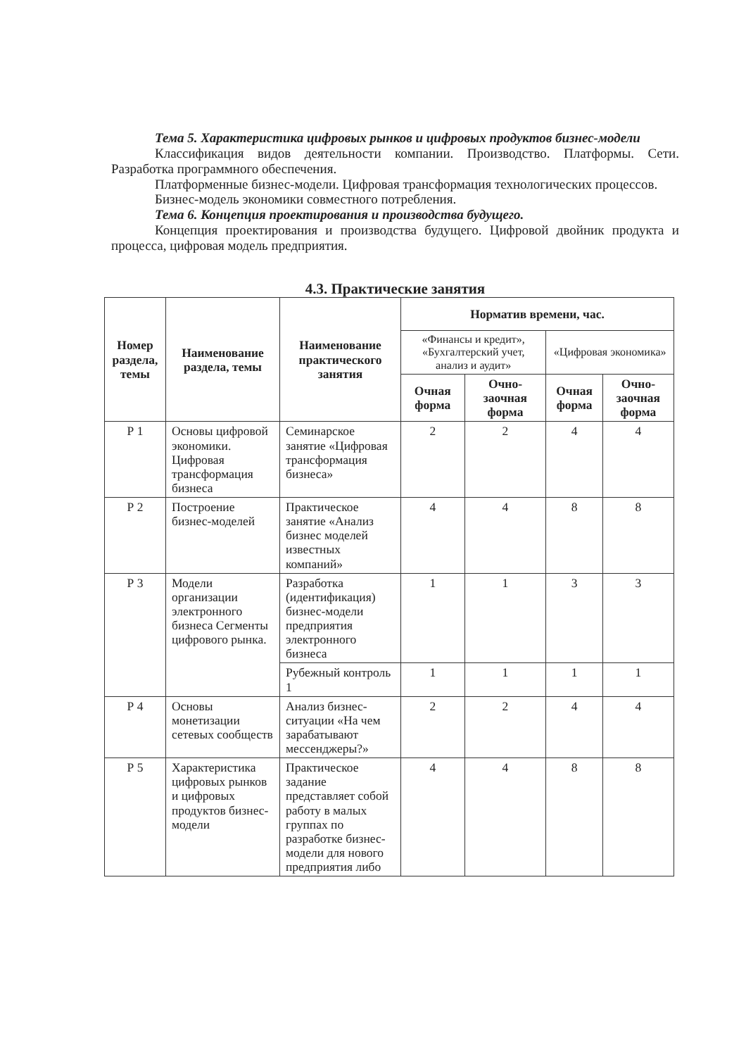Тема 5. Характеристика цифровых рынков и цифровых продуктов бизнес-модели
Классификация видов деятельности компании. Производство. Платформы. Сети. Разработка программного обеспечения.
Платформенные бизнес-модели. Цифровая трансформация технологических процессов.
Бизнес-модель экономики совместного потребления.
Тема 6. Концепция проектирования и производства будущего.
Концепция проектирования и производства будущего. Цифровой двойник продукта и процесса, цифровая модель предприятия.
4.3. Практические занятия
| Номер раздела, темы | Наименование раздела, темы | Наименование практического занятия | Норматив времени, час. | | | |
| --- | --- | --- | --- | --- | --- | --- |
| | | | «Финансы и кредит», «Бухгалтерский учет, анализ и аудит» | | «Цифровая экономика» | |
| | | | Очная форма | Очно-заочная форма | Очная форма | Очно-заочная форма |
| Р 1 | Основы цифровой экономики. Цифровая трансформация бизнеса | Семинарское занятие «Цифровая трансформация бизнеса» | 2 | 2 | 4 | 4 |
| Р 2 | Построение бизнес-моделей | Практическое занятие «Анализ бизнес моделей известных компаний» | 4 | 4 | 8 | 8 |
| Р 3 | Модели организации электронного бизнеса Сегменты цифрового рынка. | Разработка (идентификация) бизнес-модели предприятия электронного бизнеса | 1 | 1 | 3 | 3 |
| | | Рубежный контроль 1 | 1 | 1 | 1 | 1 |
| Р 4 | Основы монетизации сетевых сообществ | Анализ бизнес-ситуации «На чем зарабатывают мессенджеры?» | 2 | 2 | 4 | 4 |
| Р 5 | Характеристика цифровых рынков и цифровых продуктов бизнес-модели | Практическое задание представляет собой работу в малых группах по разработке бизнес-модели для нового предприятия либо | 4 | 4 | 8 | 8 |